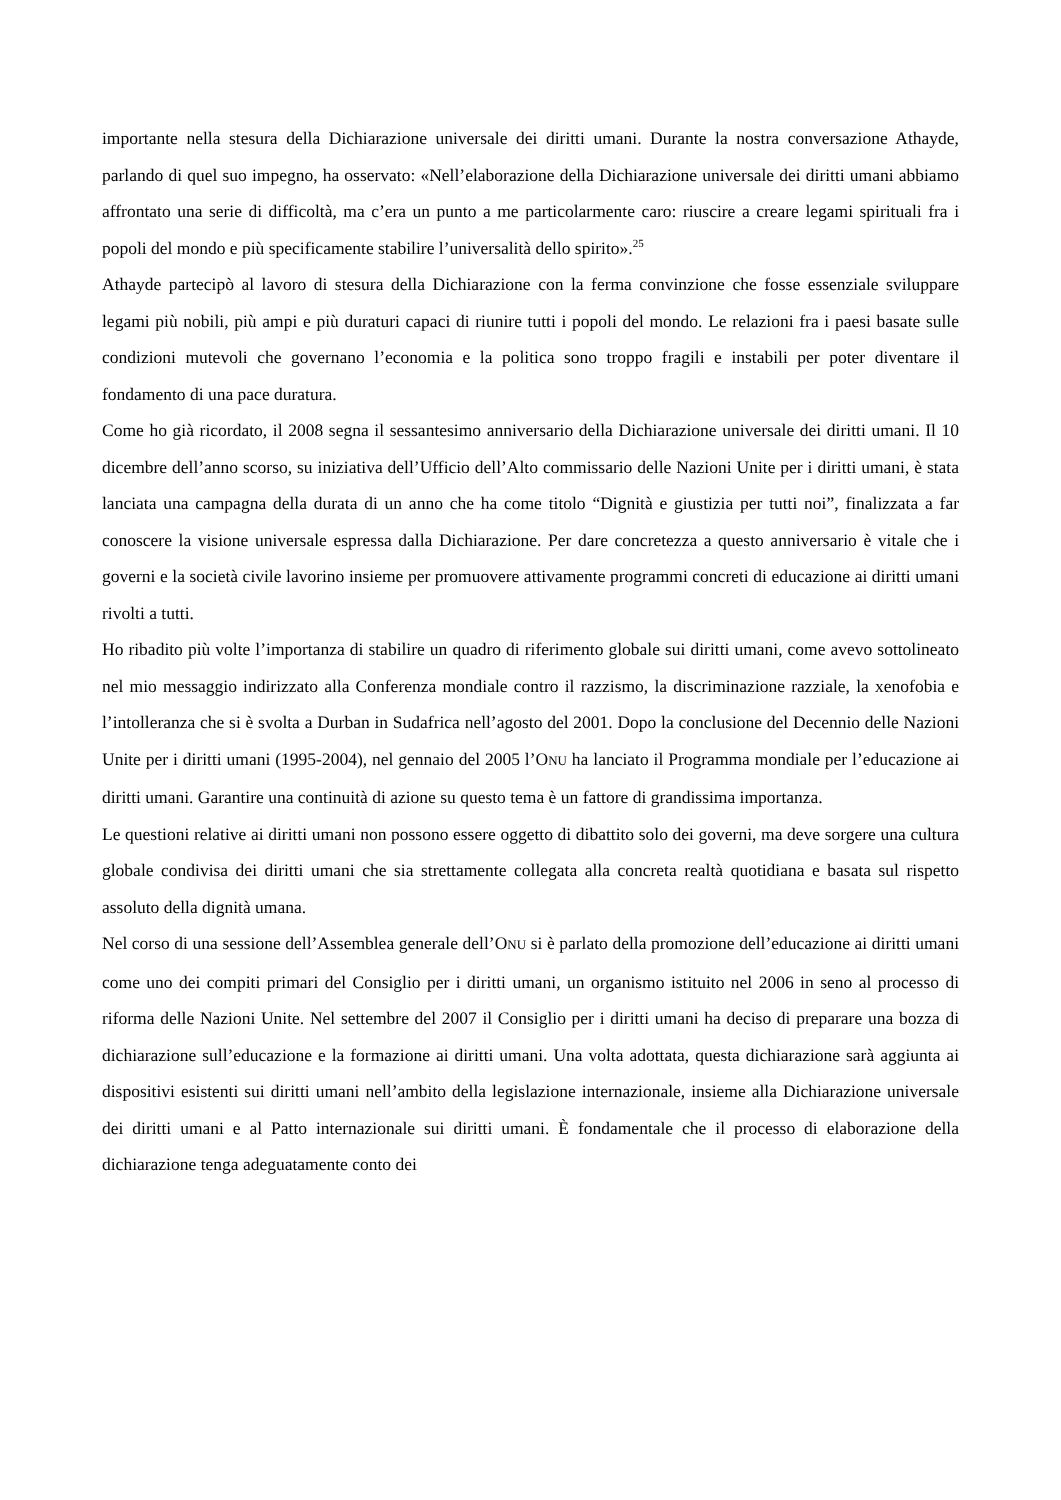importante nella stesura della Dichiarazione universale dei diritti umani. Durante la nostra conversazione Athayde, parlando di quel suo impegno, ha osservato: «Nell’elaborazione della Dichiarazione universale dei diritti umani abbiamo affrontato una serie di difficoltà, ma c’era un punto a me particolarmente caro: riuscire a creare legami spirituali fra i popoli del mondo e più specificamente stabilire l’universalità dello spirito».<sup>25</sup>
Athayde partecipò al lavoro di stesura della Dichiarazione con la ferma convinzione che fosse essenziale sviluppare legami più nobili, più ampi e più duraturi capaci di riunire tutti i popoli del mondo. Le relazioni fra i paesi basate sulle condizioni mutevoli che governano l’economia e la politica sono troppo fragili e instabili per poter diventare il fondamento di una pace duratura.
Come ho già ricordato, il 2008 segna il sessantesimo anniversario della Dichiarazione universale dei diritti umani. Il 10 dicembre dell’anno scorso, su iniziativa dell’Ufficio dell’Alto commissario delle Nazioni Unite per i diritti umani, è stata lanciata una campagna della durata di un anno che ha come titolo “Dignità e giustizia per tutti noi”, finalizzata a far conoscere la visione universale espressa dalla Dichiarazione. Per dare concretezza a questo anniversario è vitale che i governi e la società civile lavorino insieme per promuovere attivamente programmi concreti di educazione ai diritti umani rivolti a tutti.
Ho ribadito più volte l’importanza di stabilire un quadro di riferimento globale sui diritti umani, come avevo sottolineato nel mio messaggio indirizzato alla Conferenza mondiale contro il razzismo, la discriminazione razziale, la xenofobia e l’intolleranza che si è svolta a Durban in Sudafrica nell’agosto del 2001. Dopo la conclusione del Decennio delle Nazioni Unite per i diritti umani (1995-2004), nel gennaio del 2005 l’ONU ha lanciato il Programma mondiale per l’educazione ai diritti umani. Garantire una continuità di azione su questo tema è un fattore di grandissima importanza.
Le questioni relative ai diritti umani non possono essere oggetto di dibattito solo dei governi, ma deve sorgere una cultura globale condivisa dei diritti umani che sia strettamente collegata alla concreta realtà quotidiana e basata sul rispetto assoluto della dignità umana.
Nel corso di una sessione dell’Assemblea generale dell’ONU si è parlato della promozione dell’educazione ai diritti umani come uno dei compiti primari del Consiglio per i diritti umani, un organismo istituito nel 2006 in seno al processo di riforma delle Nazioni Unite. Nel settembre del 2007 il Consiglio per i diritti umani ha deciso di preparare una bozza di dichiarazione sull’educazione e la formazione ai diritti umani. Una volta adottata, questa dichiarazione sarà aggiunta ai dispositivi esistenti sui diritti umani nell’ambito della legislazione internazionale, insieme alla Dichiarazione universale dei diritti umani e al Patto internazionale sui diritti umani. È fondamentale che il processo di elaborazione della dichiarazione tenga adeguatamente conto dei